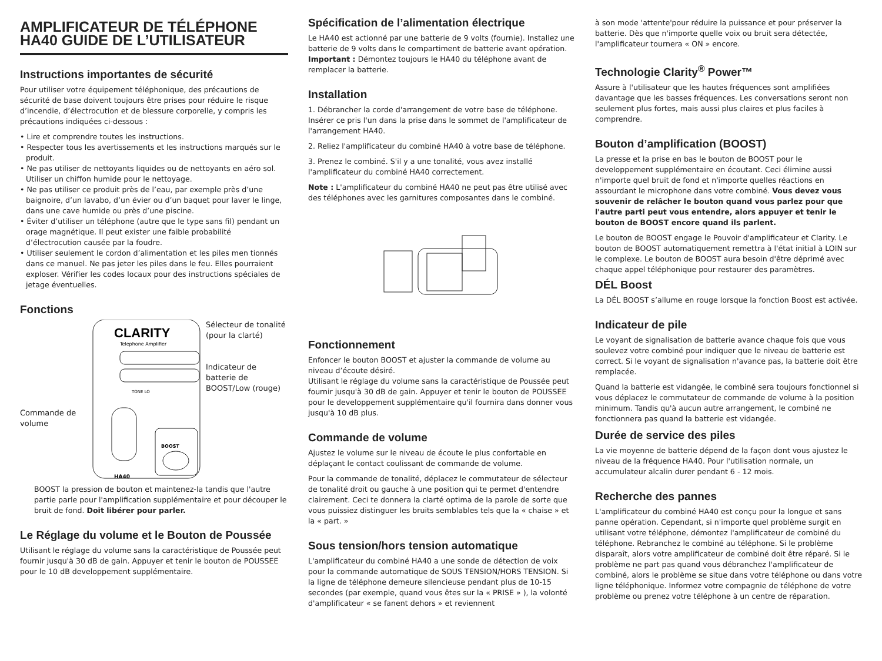AMPLIFICATEUR DE TÉLÉPHONE HA40 GUIDE DE L’UTILISATEUR
Instructions importantes de sécurité
Pour utiliser votre équipement téléphonique, des précautions de sécurité de base doivent toujours être prises pour réduire le risque d’incendie, d’électrocution et de blessure corporelle, y compris les précautions indiquées ci-dessous :
• Lire et comprendre toutes les instructions.
• Respecter tous les avertissements et les instructions marqués sur le produit.
• Ne pas utiliser de nettoyants liquides ou de nettoyants en aéro sol. Utiliser un chiffon humide pour le nettoyage.
• Ne pas utiliser ce produit près de l’eau, par exemple près d’une baignoire, d’un lavabo, d’un évier ou d’un baquet pour laver le linge, dans une cave humide ou près d’une piscine.
• Éviter d’utiliser un téléphone (autre que le type sans fil) pendant un orage magnétique. Il peut exister une faible probabilité d’électrocution causée par la foudre.
• Utiliser seulement le cordon d’alimentation et les piles men tionnés dans ce manuel. Ne pas jeter les piles dans le feu. Elles pourraient exploser. Vérifier les codes locaux pour des instructions spéciales de jetage éventuelles.
Fonctions
Commande de volume
CLARITY
Telephone Amplifier
TONE LO
BOOST
HA40
Sélecteur de tonalité (pour la clarté)
Indicateur de batterie de BOOST/Low (rouge)
BOOST la pression de bouton et maintenez-la tandis que l'autre partie parle pour l'amplification supplémentaire et pour découper le bruit de fond. Doit libérer pour parler.
Le Réglage du volume et le Bouton de Poussée
Utilisant le réglage du volume sans la caractéristique de Poussée peut fournir jusqu'à 30 dB de gain. Appuyer et tenir le bouton de POUSSEE pour le 10 dB developpement supplémentaire.
Spécification de l’alimentation électrique
Le HA40 est actionné par une batterie de 9 volts (fournie). Installez une batterie de 9 volts dans le compartiment de batterie avant opération. Important : Démontez toujours le HA40 du téléphone avant de remplacer la batterie.
Installation
1. Débrancher la corde d'arrangement de votre base de téléphone. Insérer ce pris l'un dans la prise dans le sommet de l'amplificateur de l'arrangement HA40.
2. Reliez l'amplificateur du combiné HA40 à votre base de téléphone.
3. Prenez le combiné. S'il y a une tonalité, vous avez installé l'amplificateur du combiné HA40 correctement.
Note : L'amplificateur du combiné HA40 ne peut pas être utilisé avec des téléphones avec les garnitures composantes dans le combiné.
Fonctionnement
Enfoncer le bouton BOOST et ajuster la commande de volume au niveau d’écoute désiré.
Utilisant le réglage du volume sans la caractéristique de Poussée peut fournir jusqu'à 30 dB de gain. Appuyer et tenir le bouton de POUSSEE pour le developpement supplémentaire qu'il fournira dans donner vous jusqu'à 10 dB plus.
Commande de volume
Ajustez le volume sur le niveau de écoute le plus confortable en déplaçant le contact coulissant de commande de volume.
Pour la commande de tonalité, déplacez le commutateur de sélecteur de tonalité droit ou gauche à une position qui te permet d'entendre clairement. Ceci te donnera la clarté optima de la parole de sorte que vous puissiez distinguer les bruits semblables tels que la « chaise » et la « part. »
Sous tension/hors tension automatique
L'amplificateur du combiné HA40 a une sonde de détection de voix pour la commande automatique de SOUS TENSION/HORS TENSION. Si la ligne de téléphone demeure silencieuse pendant plus de 10-15 secondes (par exemple, quand vous êtes sur la « PRISE » ), la volonté d'amplificateur « se fanent dehors » et reviennent
à son mode 'attente'pour réduire la puissance et pour préserver la batterie. Dès que n'importe quelle voix ou bruit sera détectée, l'amplificateur tournera « ON » encore.
Technologie Clarity<sup>®</sup> Power™
Assure à l'utilisateur que les hautes fréquences sont amplifiées davantage que les basses fréquences. Les conversations seront non seulement plus fortes, mais aussi plus claires et plus faciles à comprendre.
Bouton d’amplification (BOOST)
La presse et la prise en bas le bouton de BOOST pour le developpement supplémentaire en écoutant. Ceci élimine aussi n'importe quel bruit de fond et n'importe quelles réactions en assourdant le microphone dans votre combiné. Vous devez vous souvenir de relâcher le bouton quand vous parlez pour que l'autre parti peut vous entendre, alors appuyer et tenir le bouton de BOOST encore quand ils parlent.
Le bouton de BOOST engage le Pouvoir d'amplificateur et Clarity. Le bouton de BOOST automatiquement remettra à l'état initial à LOIN sur le complexe. Le bouton de BOOST aura besoin d'être déprimé avec chaque appel téléphonique pour restaurer des paramètres.
DÉL Boost
La DÉL BOOST s’allume en rouge lorsque la fonction Boost est activée.
Indicateur de pile
Le voyant de signalisation de batterie avance chaque fois que vous soulevez votre combiné pour indiquer que le niveau de batterie est correct. Si le voyant de signalisation n'avance pas, la batterie doit être remplacée.
Quand la batterie est vidangée, le combiné sera toujours fonctionnel si vous déplacez le commutateur de commande de volume à la position minimum. Tandis qu'à aucun autre arrangement, le combiné ne fonctionnera pas quand la batterie est vidangée.
Durée de service des piles
La vie moyenne de batterie dépend de la façon dont vous ajustez le niveau de la fréquence HA40. Pour l'utilisation normale, un accumulateur alcalin durer pendant 6 - 12 mois.
Recherche des pannes
L'amplificateur du combiné HA40 est conçu pour la longue et sans panne opération. Cependant, si n'importe quel problème surgit en utilisant votre téléphone, démontez l'amplificateur de combiné du téléphone. Rebranchez le combiné au téléphone. Si le problème disparaît, alors votre amplificateur de combiné doit être réparé. Si le problème ne part pas quand vous débranchez l'amplificateur de combiné, alors le problème se situe dans votre téléphone ou dans votre ligne téléphonique. Informez votre compagnie de téléphone de votre problème ou prenez votre téléphone à un centre de réparation.